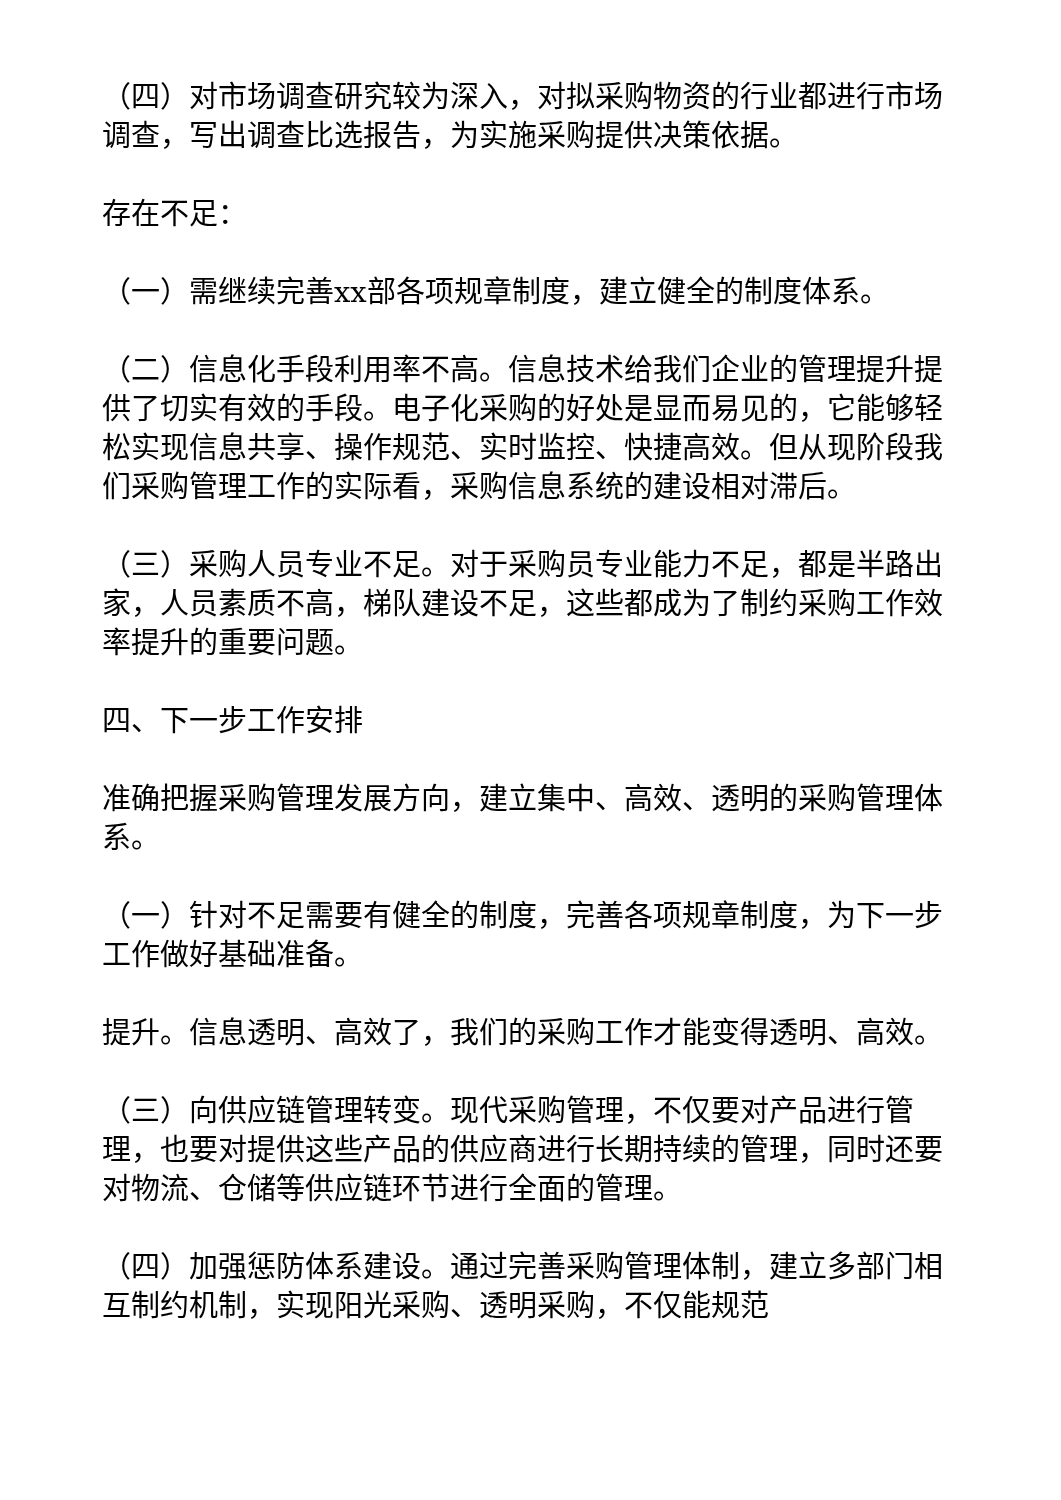（四）对市场调查研究较为深入，对拟采购物资的行业都进行市场调查，写出调查比选报告，为实施采购提供决策依据。
存在不足：
（一）需继续完善xx部各项规章制度，建立健全的制度体系。
（二）信息化手段利用率不高。信息技术给我们企业的管理提升提供了切实有效的手段。电子化采购的好处是显而易见的，它能够轻松实现信息共享、操作规范、实时监控、快捷高效。但从现阶段我们采购管理工作的实际看，采购信息系统的建设相对滞后。
（三）采购人员专业不足。对于采购员专业能力不足，都是半路出家，人员素质不高，梯队建设不足，这些都成为了制约采购工作效率提升的重要问题。
四、下一步工作安排
准确把握采购管理发展方向，建立集中、高效、透明的采购管理体系。
（一）针对不足需要有健全的制度，完善各项规章制度，为下一步工作做好基础准备。
提升。信息透明、高效了，我们的采购工作才能变得透明、高效。
（三）向供应链管理转变。现代采购管理，不仅要对产品进行管理，也要对提供这些产品的供应商进行长期持续的管理，同时还要对物流、仓储等供应链环节进行全面的管理。
（四）加强惩防体系建设。通过完善采购管理体制，建立多部门相互制约机制，实现阳光采购、透明采购，不仅能规范